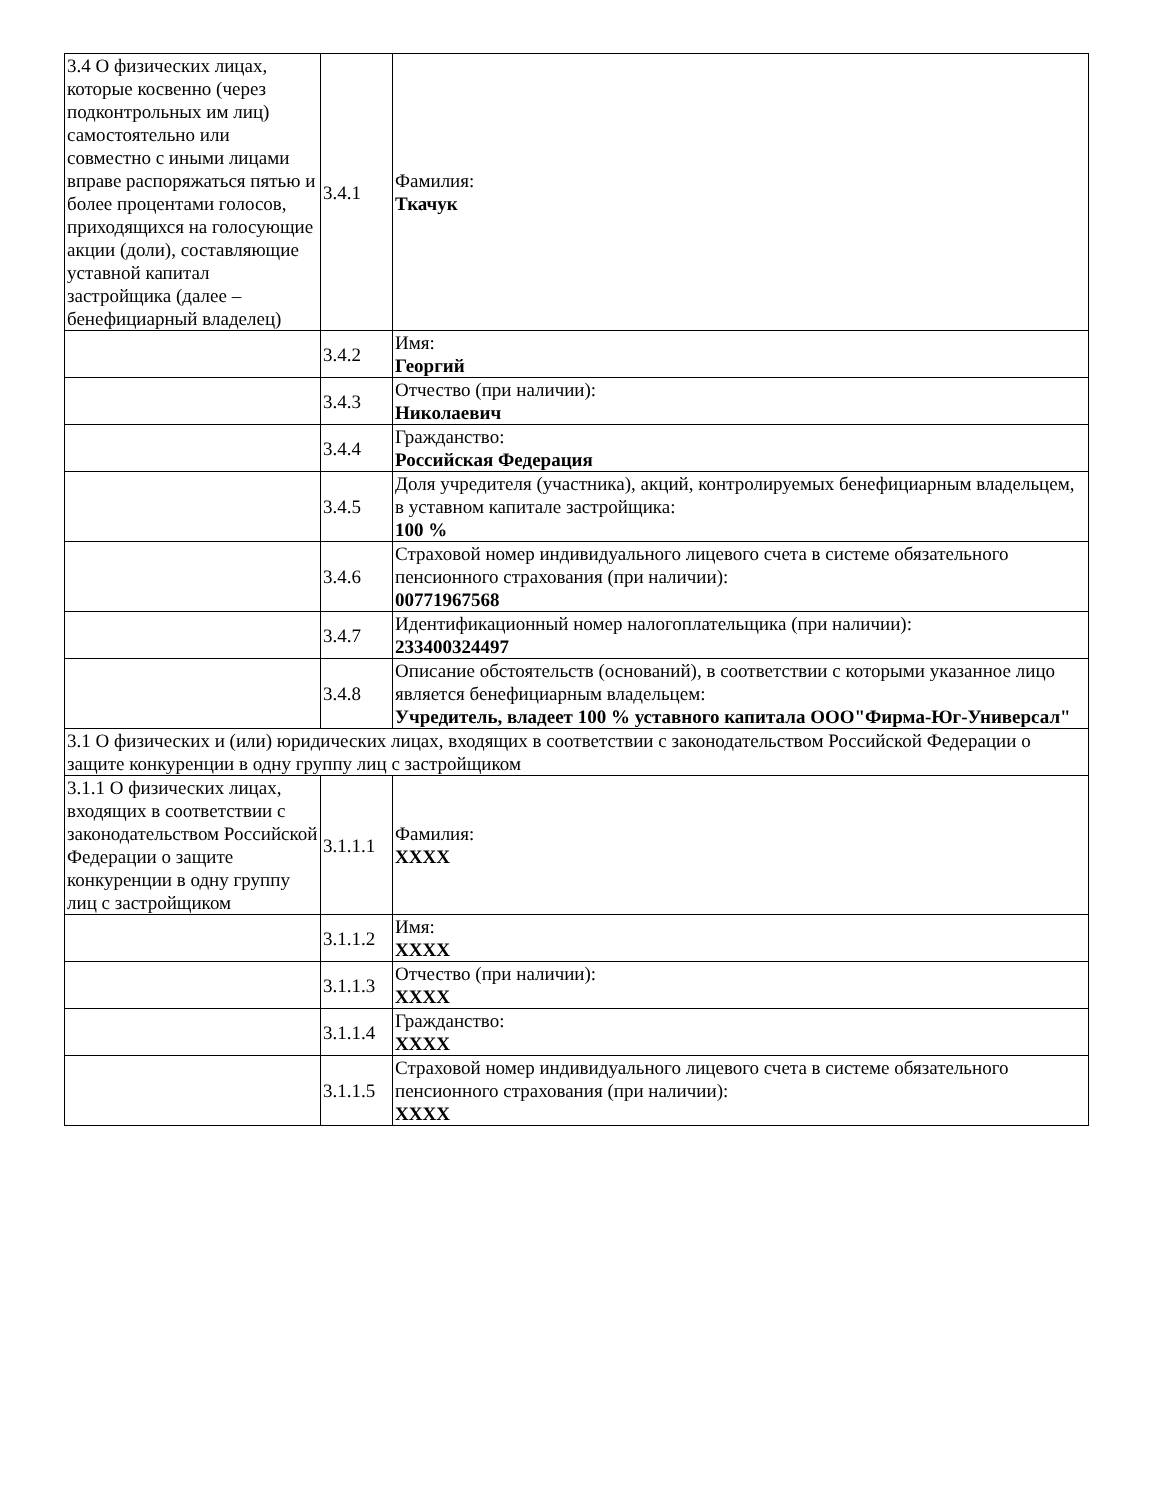| 3.4 О физических лицах, которые косвенно (через подконтрольных им лиц) самостоятельно или совместно с иными лицами вправе распоряжаться пятью и более процентами голосов, приходящихся на голосующие акции (доли), составляющие уставной капитал застройщика (далее – бенефициарный владелец) | 3.4.1 | Фамилия: Ткачук |
| | 3.4.2 | Имя: Георгий |
| | 3.4.3 | Отчество (при наличии): Николаевич |
| | 3.4.4 | Гражданство: Российская Федерация |
| | 3.4.5 | Доля учредителя (участника), акций, контролируемых бенефициарным владельцем, в уставном капитале застройщика: 100 % |
| | 3.4.6 | Страховой номер индивидуального лицевого счета в системе обязательного пенсионного страхования (при наличии): 00771967568 |
| | 3.4.7 | Идентификационный номер налогоплательщика (при наличии): 233400324497 |
| | 3.4.8 | Описание обстоятельств (оснований), в соответствии с которыми указанное лицо является бенефициарным владельцем: Учредитель, владеет 100 % уставного капитала ООО"Фирма-Юг-Универсал" |
| 3.1 О физических и (или) юридических лицах, входящих в соответствии с законодательством Российской Федерации о защите конкуренции в одну группу лиц с застройщиком | | |
| 3.1.1 О физических лицах, входящих в соответствии с законодательством Российской Федерации о защите конкуренции в одну группу лиц с застройщиком | 3.1.1.1 | Фамилия: XXXX |
| | 3.1.1.2 | Имя: XXXX |
| | 3.1.1.3 | Отчество (при наличии): XXXX |
| | 3.1.1.4 | Гражданство: XXXX |
| | 3.1.1.5 | Страховой номер индивидуального лицевого счета в системе обязательного пенсионного страхования (при наличии): XXXX |